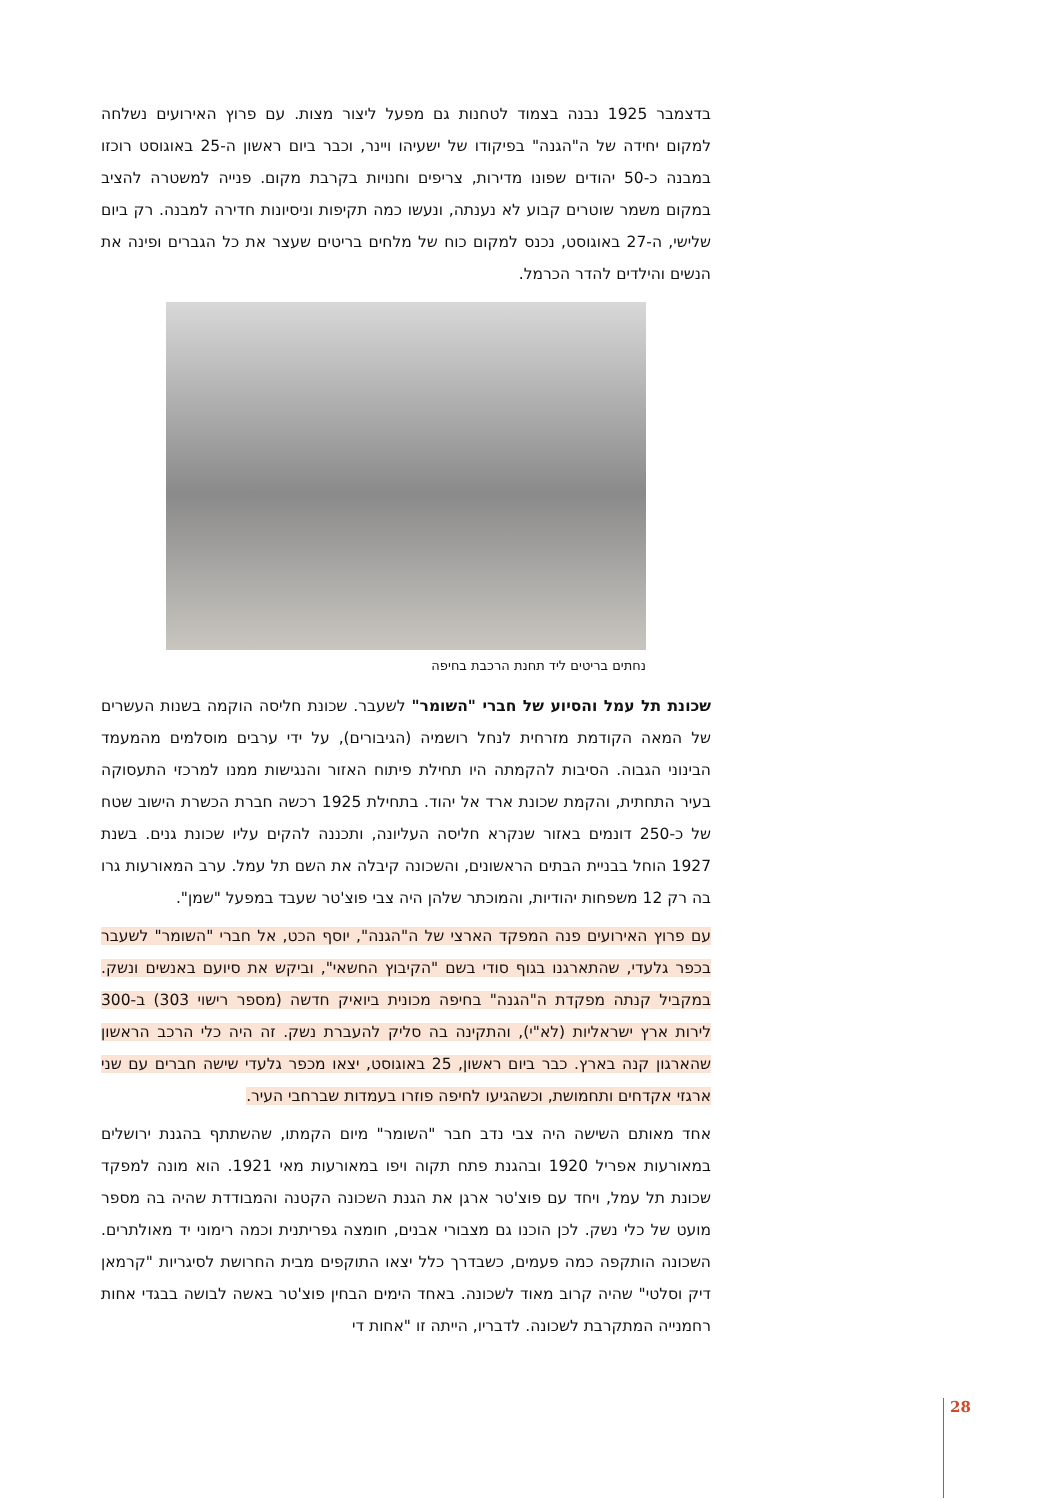בדצמבר 1925 נבנה בצמוד לטחנות גם מפעל ליצור מצות. עם פרוץ האירועים נשלחה למקום יחידה של ה"הגנה" בפיקודו של ישעיהו ויינר, וכבר ביום ראשון ה-25 באוגוסט רוכזו במבנה כ-50 יהודים שפונו מדירות, צריפים וחנויות בקרבת מקום. פנייה למשטרה להציב במקום משמר שוטרים קבוע לא נענתה, ונעשו כמה תקיפות וניסיונות חדירה למבנה. רק ביום שלישי, ה-27 באוגוסט, נכנס למקום כוח של מלחים בריטים שעצר את כל הגברים ופינה את הנשים והילדים להדר הכרמל.
נחתים בריטים ליד תחנת הרכבת בחיפה
שכונת תל עמל והסיוע של חברי "השומר" לשעבר. שכונת חליסה הוקמה בשנות העשרים של המאה הקודמת מזרחית לנחל רושמיה (הגיבורים), על ידי ערבים מוסלמים מהמעמד הבינוני הגבוה. הסיבות להקמתה היו תחילת פיתוח האזור והנגישות ממנו למרכזי התעסוקה בעיר התחתית, והקמת שכונת ארד אל יהוד. בתחילת 1925 רכשה חברת הכשרת הישוב שטח של כ-250 דונמים באזור שנקרא חליסה העליונה, ותכננה להקים עליו שכונת גנים. בשנת 1927 הוחל בבניית הבתים הראשונים, והשכונה קיבלה את השם תל עמל. ערב המאורעות גרו בה רק 12 משפחות יהודיות, והמוכתר שלהן היה צבי פוצ'טר שעבד במפעל "שמן".
עם פרוץ האירועים פנה המפקד הארצי של ה"הגנה", יוסף הכט, אל חברי "השומר" לשעבר בכפר גלעדי, שהתארגנו בגוף סודי בשם "הקיבוץ החשאי", וביקש את סיועם באנשים ונשק. במקביל קנתה מפקדת ה"הגנה" בחיפה מכונית ביואיק חדשה (מספר רישוי 303) ב-300 לירות ארץ ישראליות (לא"י), והתקינה בה סליק להעברת נשק. זה היה כלי הרכב הראשון שהארגון קנה בארץ. כבר ביום ראשון, 25 באוגוסט, יצאו מכפר גלעדי שישה חברים עם שני ארגזי אקדחים ותחמושת, וכשהגיעו לחיפה פוזרו בעמדות שברחבי העיר.
אחד מאותם השישה היה צבי נדב חבר "השומר" מיום הקמתו, שהשתתף בהגנת ירושלים במאורעות אפריל 1920 ובהגנת פתח תקוה ויפו במאורעות מאי 1921. הוא מונה למפקד שכונת תל עמל, ויחד עם פוצ'טר ארגן את הגנת השכונה הקטנה והמבודדת שהיה בה מספר מועט של כלי נשק. לכן הוכנו גם מצבורי אבנים, חומצה גפריתנית וכמה רימוני יד מאולתרים. השכונה הותקפה כמה פעמים, כשבדרך כלל יצאו התוקפים מבית החרושת לסיגריות "קרמאן דיק וסלטי" שהיה קרוב מאוד לשכונה. באחד הימים הבחין פוצ'טר באשה לבושה בבגדי אחות רחמנייה המתקרבת לשכונה. לדבריו, הייתה זו "אחות די
28